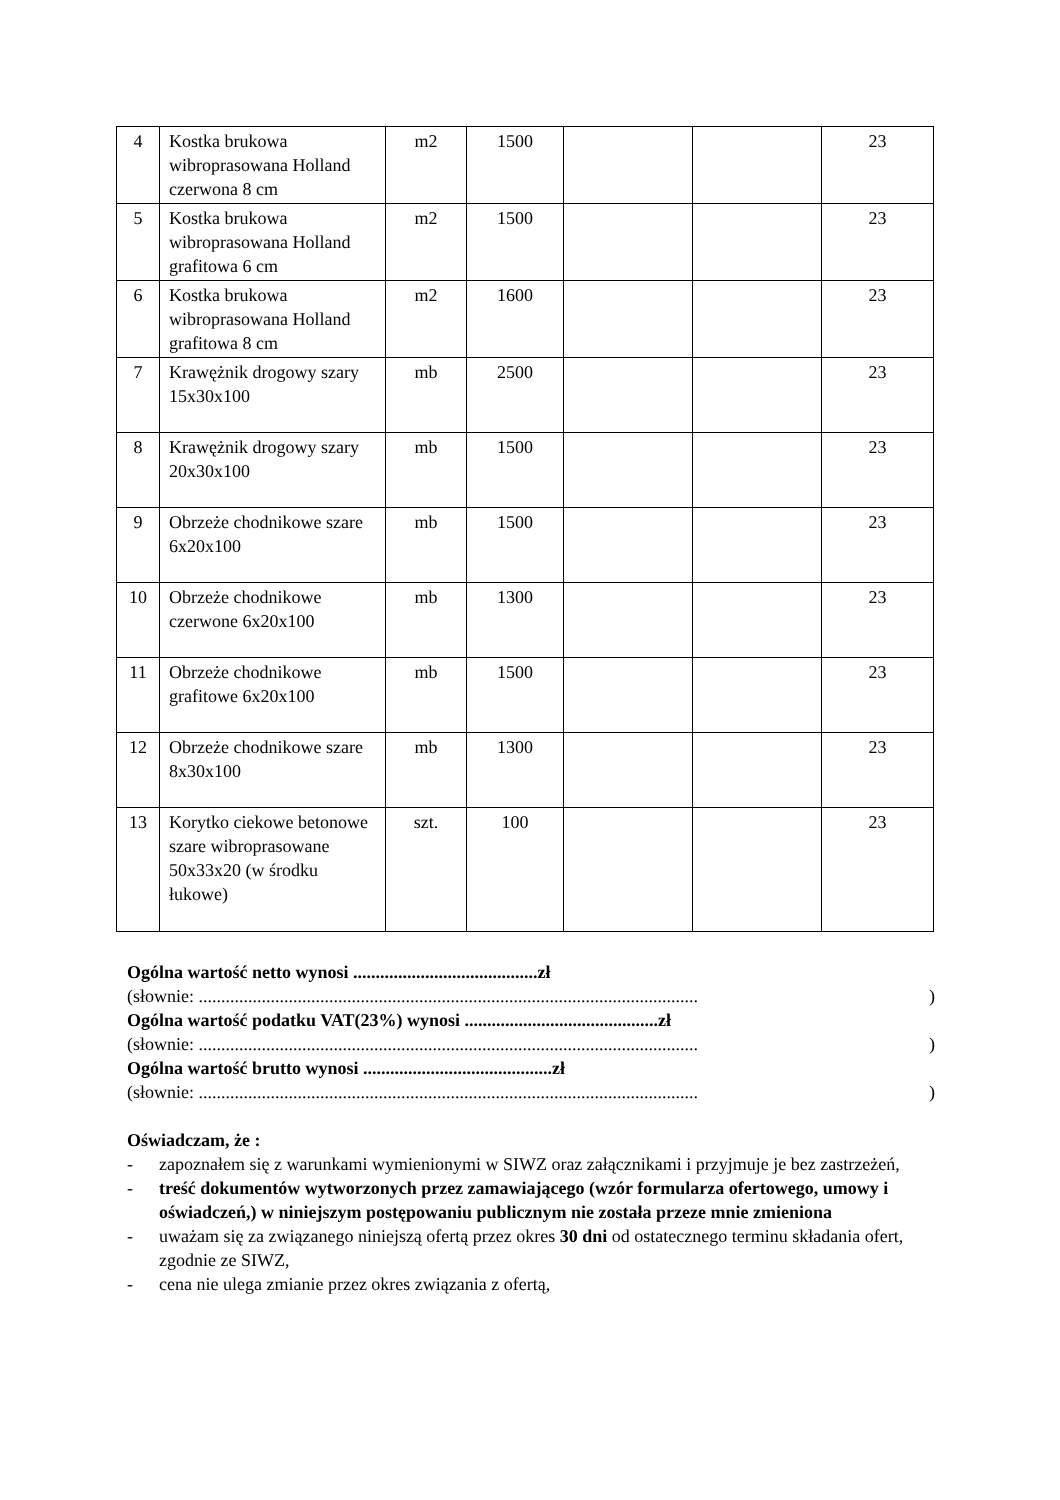| 4 | Kostka brukowa wibroprasowana Holland czerwona 8 cm | m2 | 1500 | | | 23 |
| 5 | Kostka brukowa wibroprasowana Holland grafitowa 6 cm | m2 | 1500 | | | 23 |
| 6 | Kostka brukowa wibroprasowana Holland grafitowa 8 cm | m2 | 1600 | | | 23 |
| 7 | Krawężnik drogowy szary 15x30x100 | mb | 2500 | | | 23 |
| 8 | Krawężnik drogowy szary 20x30x100 | mb | 1500 | | | 23 |
| 9 | Obrzeże chodnikowe szare 6x20x100 | mb | 1500 | | | 23 |
| 10 | Obrzeże chodnikowe czerwone 6x20x100 | mb | 1300 | | | 23 |
| 11 | Obrzeże chodnikowe grafitowe 6x20x100 | mb | 1500 | | | 23 |
| 12 | Obrzeże chodnikowe szare 8x30x100 | mb | 1300 | | | 23 |
| 13 | Korytko ciekowe betonowe szare wibroprasowane 50x33x20 (w środku łukowe) | szt. | 100 | | | 23 |
Ogólna wartość netto wynosi .........................................zł
(słownie: ...............................................................................................................)
Ogólna wartość podatku VAT(23%) wynosi ...........................................zł
(słownie: ...............................................................................................................)
Ogólna wartość brutto wynosi ..........................................zł
(słownie: ...............................................................................................................)
Oświadczam, że :
- zapoznałem się z warunkami wymienionymi w SIWZ oraz załącznikami i przyjmuje je bez zastrzeżeń,
- treść dokumentów wytworzonych przez zamawiającego (wzór formularza ofertowego, umowy i oświadczeń,) w niniejszym postępowaniu publicznym nie została przeze mnie zmieniona
- uważam się za związanego niniejszą ofertą przez okres 30 dni od ostatecznego terminu składania ofert, zgodnie ze SIWZ,
- cena nie ulega zmianie przez okres związania z ofertą,